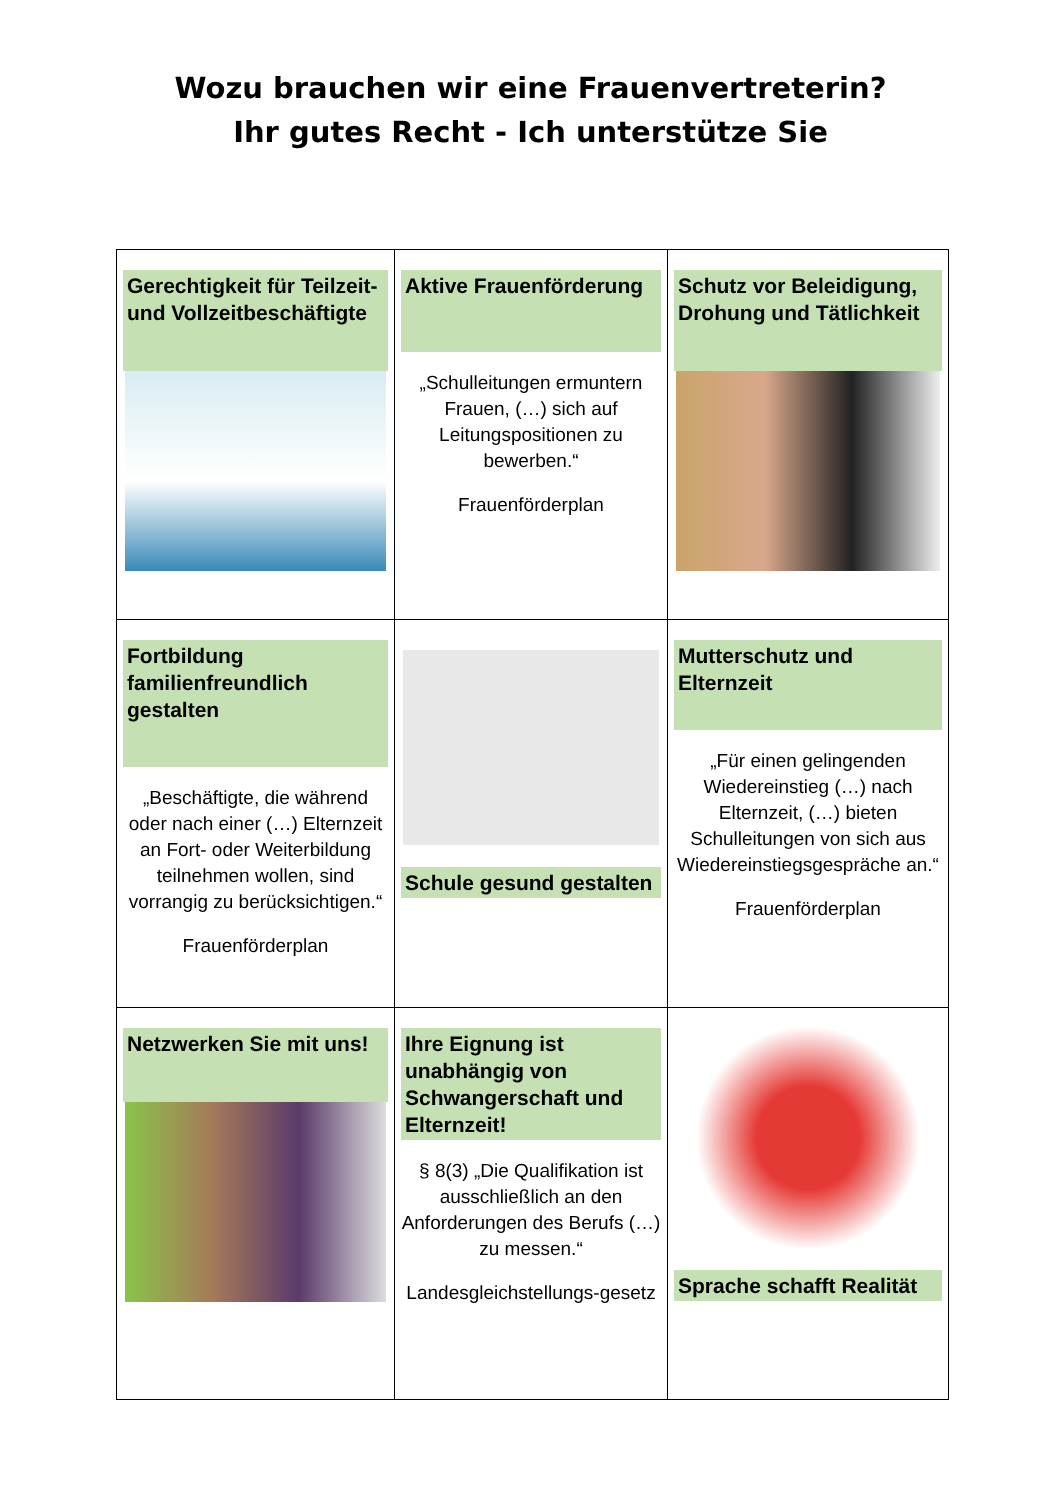Wozu brauchen wir eine Frauenvertreterin?
Ihr gutes Recht - Ich unterstütze Sie
| Gerechtigkeit für Teilzeit- und Vollzeitbeschäftigte | Aktive Frauenförderung „Schulleitungen ermuntern Frauen, (…) sich auf Leitungspositionen zu bewerben.“ Frauenförderplan | Schutz vor Beleidigung, Drohung und Tätlichkeit |
| Fortbildung familienfreundlich gestalten „Beschäftigte, die während oder nach einer (…) Elternzeit an Fort- oder Weiterbildung teilnehmen wollen, sind vorrangig zu berücksichtigen.“ Frauenförderplan | Schule gesund gestalten | Mutterschutz und Elternzeit „Für einen gelingenden Wiedereinstieg (…) nach Elternzeit, (…) bieten Schulleitungen von sich aus Wiedereinstiegsgespräche an.“ Frauenförderplan |
| Netzwerken Sie mit uns! | Ihre Eignung ist unabhängig von Schwangerschaft und Elternzeit! § 8(3) „Die Qualifikation ist ausschließlich an den Anforderungen des Berufs (…) zu messen.“ Landesgleichstellungs-gesetz | Sprache schafft Realität |